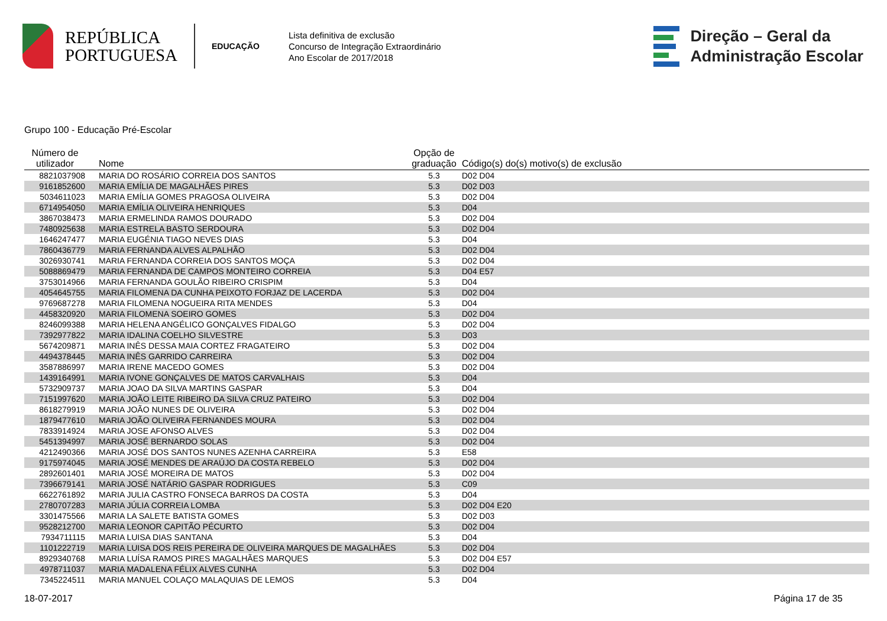REPÚBLICA
PORTUGUESA
EDUCAÇÃO
Lista definitiva de exclusão
Concurso de Integração Extraordinário
Ano Escolar de 2017/2018
Direção – Geral da
Administração Escolar
Grupo 100 - Educação Pré-Escolar
| Número de utilizador | Nome | Opção de graduação | Código(s) do(s) motivo(s) de exclusão |
| --- | --- | --- | --- |
| 8821037908 | MARIA DO ROSÁRIO CORREIA DOS SANTOS | 5.3 | D02 D04 |
| 9161852600 | MARIA EMÍLIA DE MAGALHÃES PIRES | 5.3 | D02 D03 |
| 5034611023 | MARIA EMÍLIA GOMES PRAGOSA OLIVEIRA | 5.3 | D02 D04 |
| 6714954050 | MARIA EMÍLIA OLIVEIRA HENRIQUES | 5.3 | D04 |
| 3867038473 | MARIA ERMELINDA RAMOS DOURADO | 5.3 | D02 D04 |
| 7480925638 | MARIA ESTRELA BASTO SERDOURA | 5.3 | D02 D04 |
| 1646247477 | MARIA EUGÉNIA TIAGO NEVES DIAS | 5.3 | D04 |
| 7860436779 | MARIA FERNANDA ALVES ALPALHÃO | 5.3 | D02 D04 |
| 3026930741 | MARIA FERNANDA CORREIA DOS SANTOS MOÇA | 5.3 | D02 D04 |
| 5088869479 | MARIA FERNANDA DE CAMPOS MONTEIRO CORREIA | 5.3 | D04 E57 |
| 3753014966 | MARIA FERNANDA GOULÃO RIBEIRO CRISPIM | 5.3 | D04 |
| 4054645755 | MARIA FILOMENA DA CUNHA PEIXOTO FORJAZ DE LACERDA | 5.3 | D02 D04 |
| 9769687278 | MARIA FILOMENA NOGUEIRA RITA MENDES | 5.3 | D04 |
| 4458320920 | MARIA FILOMENA SOEIRO GOMES | 5.3 | D02 D04 |
| 8246099388 | MARIA HELENA ANGÉLICO GONÇALVES FIDALGO | 5.3 | D02 D04 |
| 7392977822 | MARIA IDALINA COELHO SILVESTRE | 5.3 | D03 |
| 5674209871 | MARIA INÊS DESSA MAIA CORTEZ FRAGATEIRO | 5.3 | D02 D04 |
| 4494378445 | MARIA INÊS GARRIDO CARREIRA | 5.3 | D02 D04 |
| 3587886997 | MARIA IRENE MACEDO GOMES | 5.3 | D02 D04 |
| 1439164991 | MARIA IVONE GONÇALVES DE MATOS CARVALHAIS | 5.3 | D04 |
| 5732909737 | MARIA JOAO DA SILVA MARTINS GASPAR | 5.3 | D04 |
| 7151997620 | MARIA JOÃO LEITE RIBEIRO DA SILVA CRUZ PATEIRO | 5.3 | D02 D04 |
| 8618279919 | MARIA JOÃO NUNES DE OLIVEIRA | 5.3 | D02 D04 |
| 1879477610 | MARIA JOÃO OLIVEIRA FERNANDES MOURA | 5.3 | D02 D04 |
| 7833914924 | MARIA JOSE AFONSO ALVES | 5.3 | D02 D04 |
| 5451394997 | MARIA JOSÉ BERNARDO SOLAS | 5.3 | D02 D04 |
| 4212490366 | MARIA JOSÉ DOS SANTOS NUNES AZENHA CARREIRA | 5.3 | E58 |
| 9175974045 | MARIA JOSÉ MENDES DE ARAÚJO DA COSTA REBELO | 5.3 | D02 D04 |
| 2892601401 | MARIA JOSÉ MOREIRA DE MATOS | 5.3 | D02 D04 |
| 7396679141 | MARIA JOSÉ NATÁRIO GASPAR RODRIGUES | 5.3 | C09 |
| 6622761892 | MARIA JULIA CASTRO FONSECA BARROS DA COSTA | 5.3 | D04 |
| 2780707283 | MARIA JÚLIA CORREIA LOMBA | 5.3 | D02 D04 E20 |
| 3301475566 | MARIA LA SALETE BATISTA GOMES | 5.3 | D02 D03 |
| 9528212700 | MARIA LEONOR CAPITÃO PÉCURTO | 5.3 | D02 D04 |
| 7934711115 | MARIA LUISA DIAS SANTANA | 5.3 | D04 |
| 1101222719 | MARIA LUISA DOS REIS PEREIRA DE OLIVEIRA MARQUES DE MAGALHÃES | 5.3 | D02 D04 |
| 8929340768 | MARIA LUÍSA RAMOS PIRES MAGALHÃES MARQUES | 5.3 | D02 D04 E57 |
| 4978711037 | MARIA MADALENA FÉLIX ALVES CUNHA | 5.3 | D02 D04 |
| 7345224511 | MARIA MANUEL COLAÇO MALAQUIAS DE LEMOS | 5.3 | D04 |
18-07-2017 Página 17 de 35